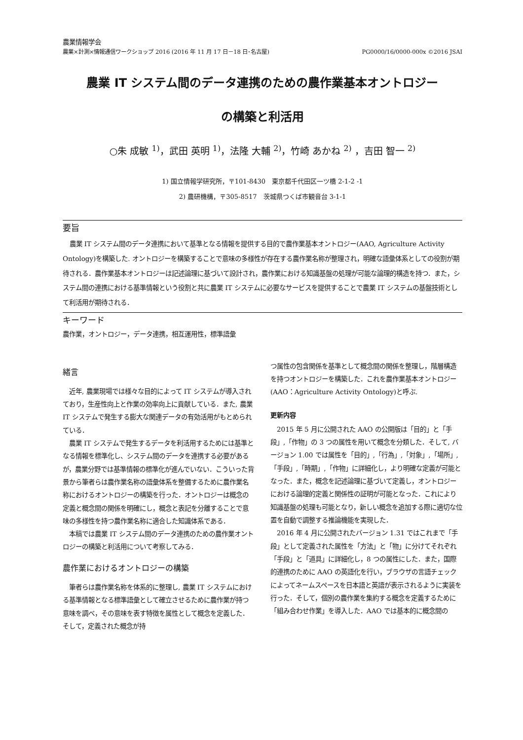農業情報学会
農業×計測×情報通信ワークショップ 2016 (2016 年 11 月 17 日－18 日･名古屋) PG0000/16/0000-000x ©2016 JSAI
農業 IT システム間のデータ連携のための農作業基本オントロジー
の構築と利活用
○朱 成敏 <sup>1)</sup>，武田 英明 <sup>1)</sup>，法隆 大輔 <sup>2)</sup>，竹崎 あかね <sup>2)</sup> ，吉田 智一 <sup>2)</sup>
1) 国立情報学研究所，〒101-8430　東京都千代田区一ツ橋 2-1-2 -1
2) 農研機構，〒305-8517　茨城県つくば市観音台 3-1-1
要旨
農業 IT システム間のデータ連携において基準となる情報を提供する目的で農作業基本オントロジー(AAO, Agriculture Activity Ontology)を構築した. オントロジーを構築することで意味の多様性が存在する農作業名称が整理され，明確な語彙体系としての役割が期待される．農作業基本オントロジーは記述論理に基づいて設計され，農作業における知識基盤の処理が可能な論理的構造を持つ．また，システム間の連携における基準情報という役割と共に農業 IT システムに必要なサービスを提供することで農業 IT システムの基盤技術として利活用が期待される．
キーワード
農作業，オントロジー，データ連携，相互運用性，標準語彙
緒言
　近年, 農業現場では様々な目的によって IT システムが導入されており，生産性向上と作業の効率向上に貢献している．また, 農業 IT システムで発生する膨大な関連データの有効活用がもとめられている．
　農業 IT システムで発生するデータを利活用するためには基準となる情報を標準化し、システム間のデータを連携する必要があるが，農業分野では基準情報の標準化が進んでいない．こういった背景から筆者らは農作業名称の語彙体系を整備するために農作業名称におけるオントロジーの構築を行った．オントロジーは概念の定義と概念間の関係を明確にし，概念と表記を分離することで意味の多様性を持つ農作業名称に適合した知識体系である．
　本稿では農業 IT システム間のデータ連携のための農作業オントロジーの構築と利活用について考察してみる．
農作業におけるオントロジーの構築
　筆者らは農作業名称を体系的に整理し, 農業 IT システムにおける基準情報となる標準語彙として確立させるために農作業が持つ意味を調べ，その意味を表す特徴を属性として概念を定義した．そして，定義された概念が持
つ属性の包含関係を基準として概念間の関係を整理し，階層構造を持つオントロジーを構築した．これを農作業基本オントロジー(AAO：Agriculture Activity Ontology)と呼ぶ.
更新内容
　2015 年 5 月に公開された AAO の公開版は「目的」と「手段」,「作物」の 3 つの属性を用いて概念を分類した．そして, バージョン 1.00 では属性を「目的」,「行為」,「対象」,「場所」,「手段」,「時期」,「作物」に詳細化し，より明確な定義が可能となった．また，概念を記述論理に基づいて定義し，オントロジーにおける論理的定義と関係性の証明が可能となった．これにより知識基盤の処理も可能となり，新しい概念を追加する際に適切な位置を自動で調整する推論機能を実現した．
　2016 年 4 月に公開されたバージョン 1.31 ではこれまで「手段」として定義された属性を「方法」と「物」に分けてそれぞれ「手段」と「道具」に詳細化し，8 つの属性にした．また，国際的連携のために AAO の英語化を行い，ブラウザの言語チェックによってネームスペースを日本語と英語が表示されるように実装を行った．そして，個別の農作業を集約する概念を定義するために「組み合わせ作業」を導入した．AAO では基本的に概念間の